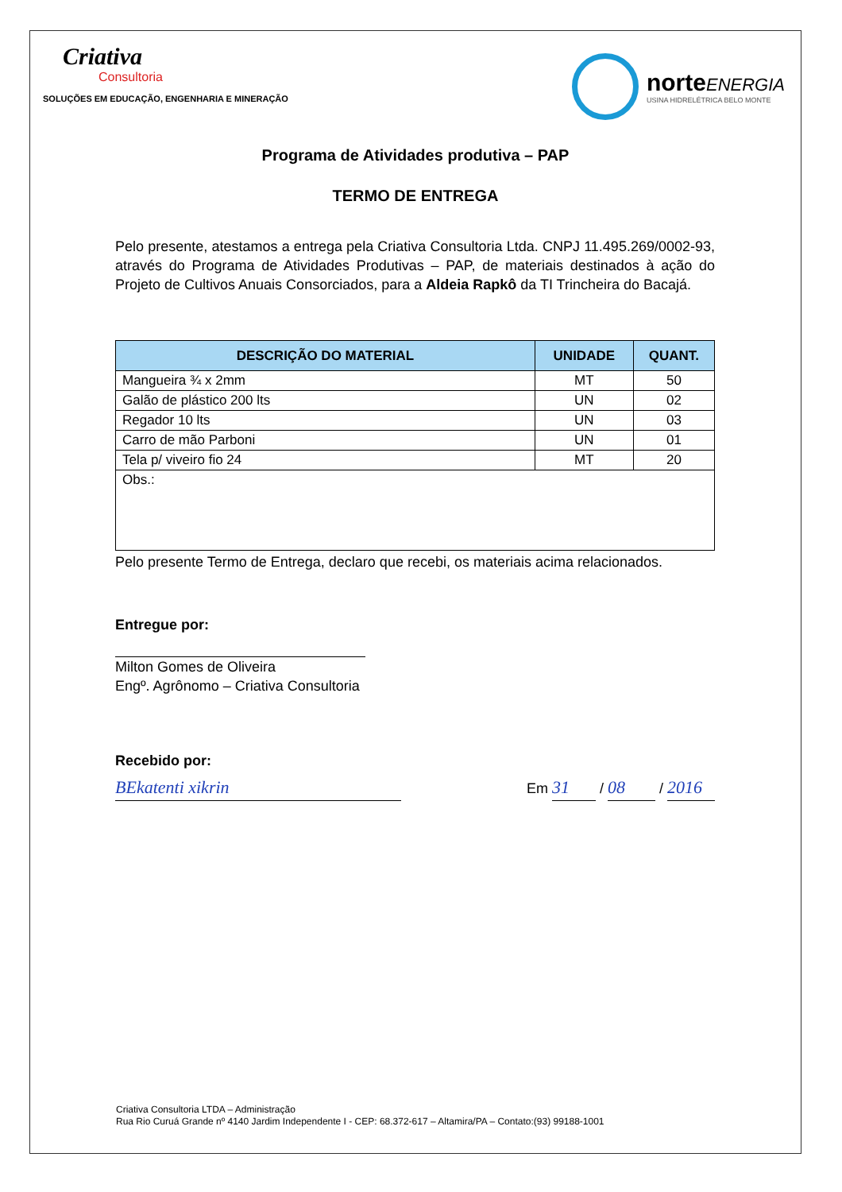Criativa
Consultoria
SOLUÇÕES EM EDUCAÇÃO, ENGENHARIA E MINERAÇÃO
norteENERGIA
USINA HIDRELÉTRICA BELO MONTE
Programa de Atividades produtiva – PAP
TERMO DE ENTREGA
Pelo presente, atestamos a entrega pela Criativa Consultoria Ltda. CNPJ 11.495.269/0002-93, através do Programa de Atividades Produtivas – PAP, de materiais destinados à ação do Projeto de Cultivos Anuais Consorciados, para a Aldeia Rapkô da TI Trincheira do Bacajá.
| DESCRIÇÃO DO MATERIAL | UNIDADE | QUANT. |
| --- | --- | --- |
| Mangueira ¾ x 2mm | MT | 50 |
| Galão de plástico 200 lts | UN | 02 |
| Regador 10 lts | UN | 03 |
| Carro de mão Parboni | UN | 01 |
| Tela p/ viveiro fio 24 | MT | 20 |
| Obs.: | | |
Pelo presente Termo de Entrega, declaro que recebi, os materiais acima relacionados.
Entregue por:
Milton Gomes de Oliveira
Engº. Agrônomo – Criativa Consultoria
Recebido por:
BEkatenti xikrin
Em 31 / 08 / 2016
Criativa Consultoria LTDA – Administração
Rua Rio Curuá Grande nº 4140 Jardim Independente I - CEP: 68.372-617 – Altamira/PA – Contato:(93) 99188-1001